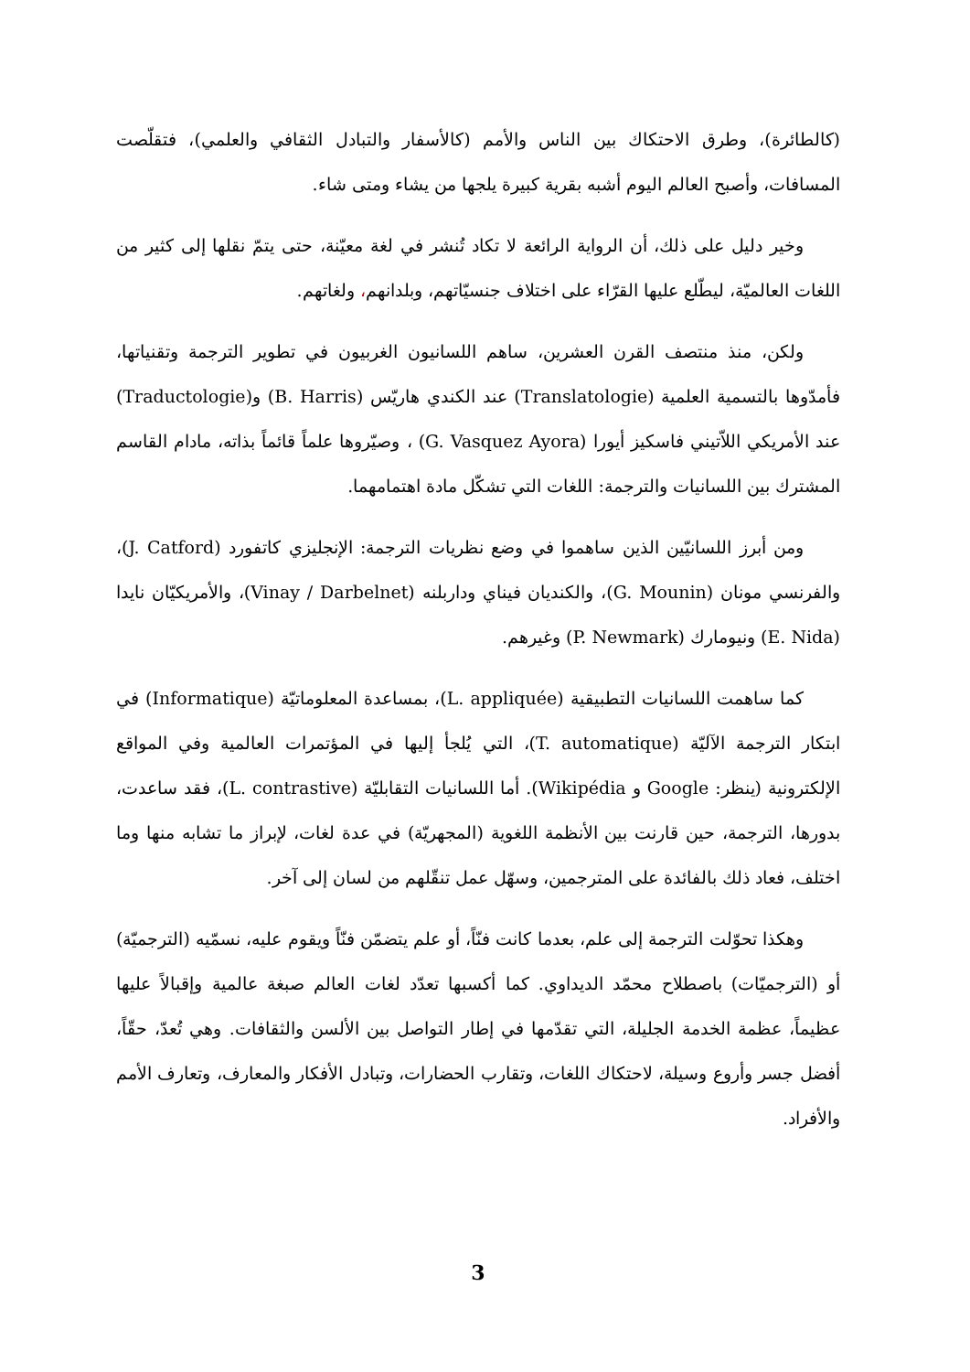(كالطائرة)، وطرق الاحتكاك بين الناس والأمم (كالأسفار والتبادل الثقافي والعلمي)، فتقلّصت المسافات، وأصبح العالم اليوم أشبه بقرية كبيرة يلجها من يشاء ومتى شاء.
وخير دليل على ذلك، أن الرواية الرائعة لا تكاد تُنشر في لغة معيّنة، حتى يتمّ نقلها إلى كثير من اللغات العالميّة، ليطّلع عليها القرّاء على اختلاف جنسيّاتهم، وبلدانهم، ولغاتهم.
ولكن، منذ منتصف القرن العشرين، ساهم اللسانيون الغربيون في تطوير الترجمة وتقنياتها، فأمدّوها بالتسمية العلمية (Translatologie) عند الكندي هاريّس (B. Harris) و(Traductologie) عند الأمريكي اللاّتيني فاسكيز أيورا (G. Vasquez Ayora) ، وصيّروها علماً قائماً بذاته، مادام القاسم المشترك بين اللسانيات والترجمة: اللغات التي تشكّل مادة اهتمامهما.
ومن أبرز اللسانيّين الذين ساهموا في وضع نظريات الترجمة: الإنجليزي كاتفورد (J. Catford)، والفرنسي مونان (G. Mounin)، والكنديان فيناي وداربلنه (Vinay / Darbelnet)، والأمريكيّان نايدا (E. Nida) ونيومارك (P. Newmark) وغيرهم.
كما ساهمت اللسانيات التطبيقية (L. appliquée)، بمساعدة المعلوماتيّة (Informatique) في ابتكار الترجمة الآليّة (T. automatique)، التي يُلجأ إليها في المؤتمرات العالمية وفي المواقع الإلكترونية (ينظر: Google و Wikipédia). أما اللسانيات التقابليّة (L. contrastive)، فقد ساعدت، بدورها، الترجمة، حين قارنت بين الأنظمة اللغوية (المجهريّة) في عدة لغات، لإبراز ما تشابه منها وما اختلف، فعاد ذلك بالفائدة على المترجمين، وسهّل عمل تنقّلهم من لسان إلى آخر.
وهكذا تحوّلت الترجمة إلى علم، بعدما كانت فنّاً، أو علم يتضمّن فنّاً ويقوم عليه، نسمّيه (الترجميّة) أو (الترجميّات) باصطلاح محمّد الديداوي. كما أكسبها تعدّد لغات العالم صبغة عالمية وإقبالاً عليها عظيماً، عظمة الخدمة الجليلة، التي تقدّمها في إطار التواصل بين الألسن والثقافات. وهي تُعدّ، حقّاً، أفضل جسر وأروع وسيلة، لاحتكاك اللغات، وتقارب الحضارات، وتبادل الأفكار والمعارف، وتعارف الأمم والأفراد.
3